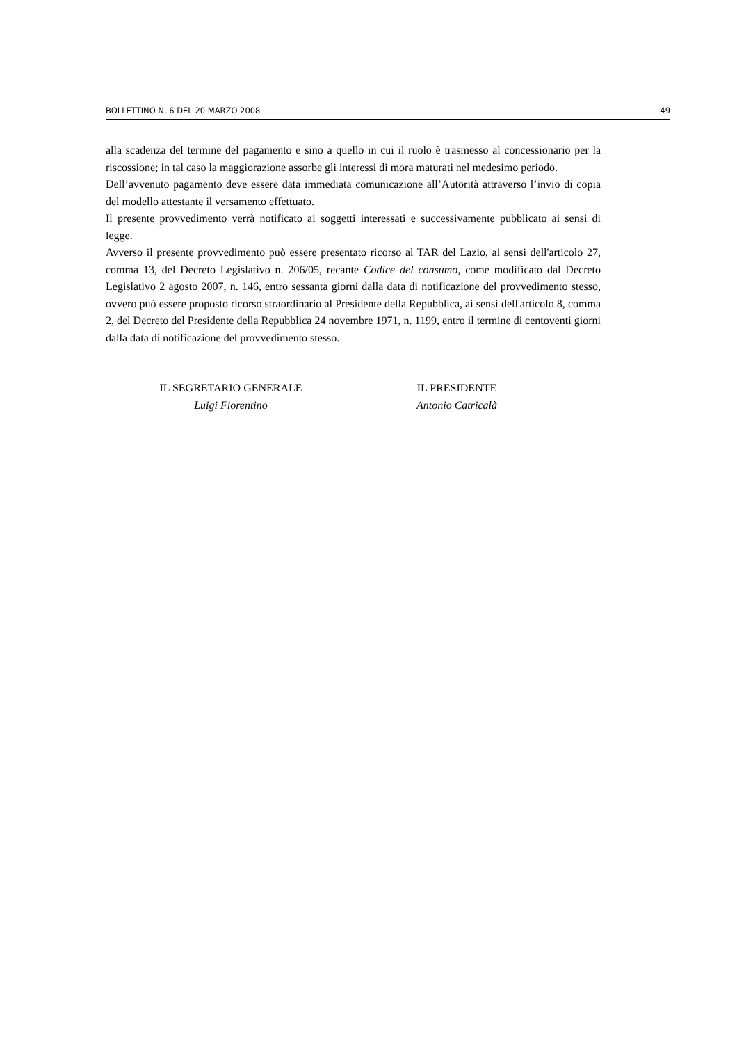BOLLETTINO N. 6 DEL 20 MARZO 2008 49
alla scadenza del termine del pagamento e sino a quello in cui il ruolo è trasmesso al concessionario per la riscossione; in tal caso la maggiorazione assorbe gli interessi di mora maturati nel medesimo periodo.
Dell’avvenuto pagamento deve essere data immediata comunicazione all’Autorità attraverso l’invio di copia del modello attestante il versamento effettuato.
Il presente provvedimento verrà notificato ai soggetti interessati e successivamente pubblicato ai sensi di legge.
Avverso il presente provvedimento può essere presentato ricorso al TAR del Lazio, ai sensi dell'articolo 27, comma 13, del Decreto Legislativo n. 206/05, recante Codice del consumo, come modificato dal Decreto Legislativo 2 agosto 2007, n. 146, entro sessanta giorni dalla data di notificazione del provvedimento stesso, ovvero può essere proposto ricorso straordinario al Presidente della Repubblica, ai sensi dell'articolo 8, comma 2, del Decreto del Presidente della Repubblica 24 novembre 1971, n. 1199, entro il termine di centoventi giorni dalla data di notificazione del provvedimento stesso.
IL SEGRETARIO GENERALE
Luigi Fiorentino
IL PRESIDENTE
Antonio Catricalà